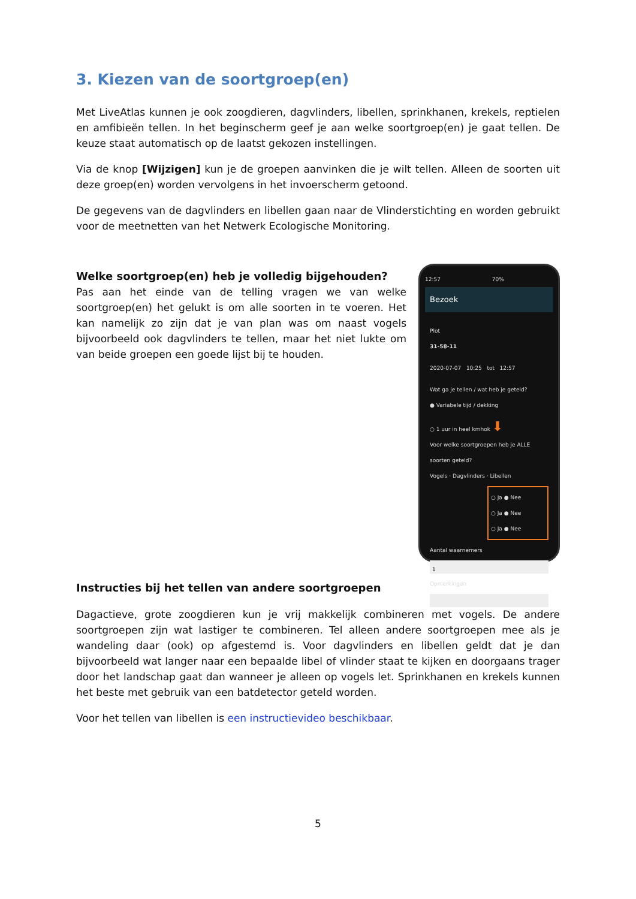3. Kiezen van de soortgroep(en)
Met LiveAtlas kunnen je ook zoogdieren, dagvlinders, libellen, sprinkhanen, krekels, reptielen en amfibieën tellen. In het beginscherm geef je aan welke soortgroep(en) je gaat tellen. De keuze staat automatisch op de laatst gekozen instellingen.
Via de knop [Wijzigen] kun je de groepen aanvinken die je wilt tellen. Alleen de soorten uit deze groep(en) worden vervolgens in het invoerscherm getoond.
De gegevens van de dagvlinders en libellen gaan naar de Vlinderstichting en worden gebruikt voor de meetnetten van het Netwerk Ecologische Monitoring.
Welke soortgroep(en) heb je volledig bijgehouden?
Pas aan het einde van de telling vragen we van welke soortgroep(en) het gelukt is om alle soorten in te voeren. Het kan namelijk zo zijn dat je van plan was om naast vogels bijvoorbeeld ook dagvlinders te tellen, maar het niet lukte om van beide groepen een goede lijst bij te houden.
12:57 70%
Bezoek
Plot
31-58-11
2020-07-07 10:25 tot 12:57
Wat ga je tellen / wat heb je geteld?
● Variabele tijd / dekking
○ 1 uur in heel kmhok ⬇
Voor welke soortgroepen heb je ALLE soorten geteld?
Vogels · Dagvlinders · Libellen
○ Ja ● Nee
○ Ja ● Nee
○ Ja ● Nee
Aantal waarnemers
1
Opmerkingen
Instructies bij het tellen van andere soortgroepen
Dagactieve, grote zoogdieren kun je vrij makkelijk combineren met vogels. De andere soortgroepen zijn wat lastiger te combineren. Tel alleen andere soortgroepen mee als je wandeling daar (ook) op afgestemd is. Voor dagvlinders en libellen geldt dat je dan bijvoorbeeld wat langer naar een bepaalde libel of vlinder staat te kijken en doorgaans trager door het landschap gaat dan wanneer je alleen op vogels let. Sprinkhanen en krekels kunnen het beste met gebruik van een batdetector geteld worden.
Voor het tellen van libellen is een instructievideo beschikbaar.
5